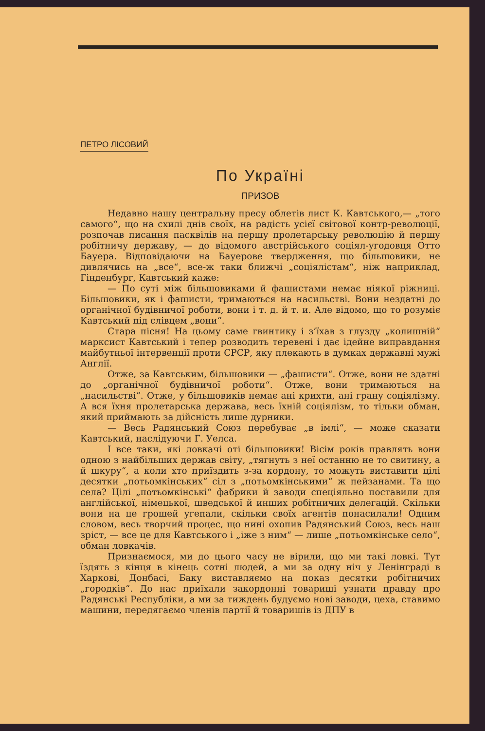ПЕТРО ЛІСОВИЙ
По Україні
ПРИЗОВ
Недавно нашу центральну пресу облетів лист К. Кавтського,— „того самого“, що на схилі днів своїх, на радість усієї світової контр-революції, розпочав писання пасквілів на першу пролетарську революцію й першу робітничу державу, — до відомого австрійського соціял-угодовця Отто Бауера. Відповідаючи на Бауерове твердження, що більшовики, не дивлячись на „все“, все-ж таки ближчі „соціялістам“, ніж наприклад, Гінденбург, Кавтський каже:
— По суті між більшовиками й фашистами немає ніякої ріжниці. Більшовики, як і фашисти, тримаються на насильстві. Вони нездатні до органічної будівничої роботи, вони і т. д. й т. и. Але відомо, що то розуміє Кавтський під слівцем „вони“.
Стара пісня! На цьому саме гвинтику і з’їхав з глузду „колишній“ марксист Кавтський і тепер розводить теревені і дає ідейне виправдання майбутньої інтервенції проти СРСР, яку плекають в думках державні мужі Англії.
Отже, за Кавтським, більшовики — „фашисти“. Отже, вони не здатні до „органічної будівничої роботи“. Отже, вони тримаються на „насильстві“. Отже, у більшовиків немає ані крихти, ані грану соціялізму. А вся їхня пролетарська держава, весь їхній соціялізм, то тільки обман, який приймають за дійсність лише дурники.
— Весь Радянський Союз перебуває „в імлі“, — може сказати Кавтський, наслідуючи Г. Уелса.
І все таки, які ловкачі оті більшовики! Вісім років правлять вони одною з найбільших держав світу, „тягнуть з неї останню не то свитину, а й шкуру“, а коли хто приїздить з-за кордону, то можуть виставити цілі десятки „потьомкінських“ сіл з „потьомкінськими“ ж пейзанами. Та що села? Цілі „потьомкінські“ фабрики й заводи спеціяльно поставили для англійської, німецької, шведської й инших робітничих делегацій. Скільки вони на це грошей угепали, скільки своїх агентів понасилали! Одним словом, весь творчий процес, що нині охопив Радянський Союз, весь наш зріст, — все це для Кавтського і „іже з ним“ — лише „потьомкінське село“, обман ловкачів.
Признаємося, ми до цього часу не вірили, що ми такі ловкі. Тут їздять з кінця в кінець сотні людей, а ми за одну ніч у Ленінграді в Харкові, Донбасі, Баку виставляємо на показ десятки робітничих „городків“. До нас приїхали закордонні товариші узнати правду про Радянські Республіки, а ми за тиждень будуємо нові заводи, цеха, ставимо машини, передягаємо членів партії й товаришів із ДПУ в